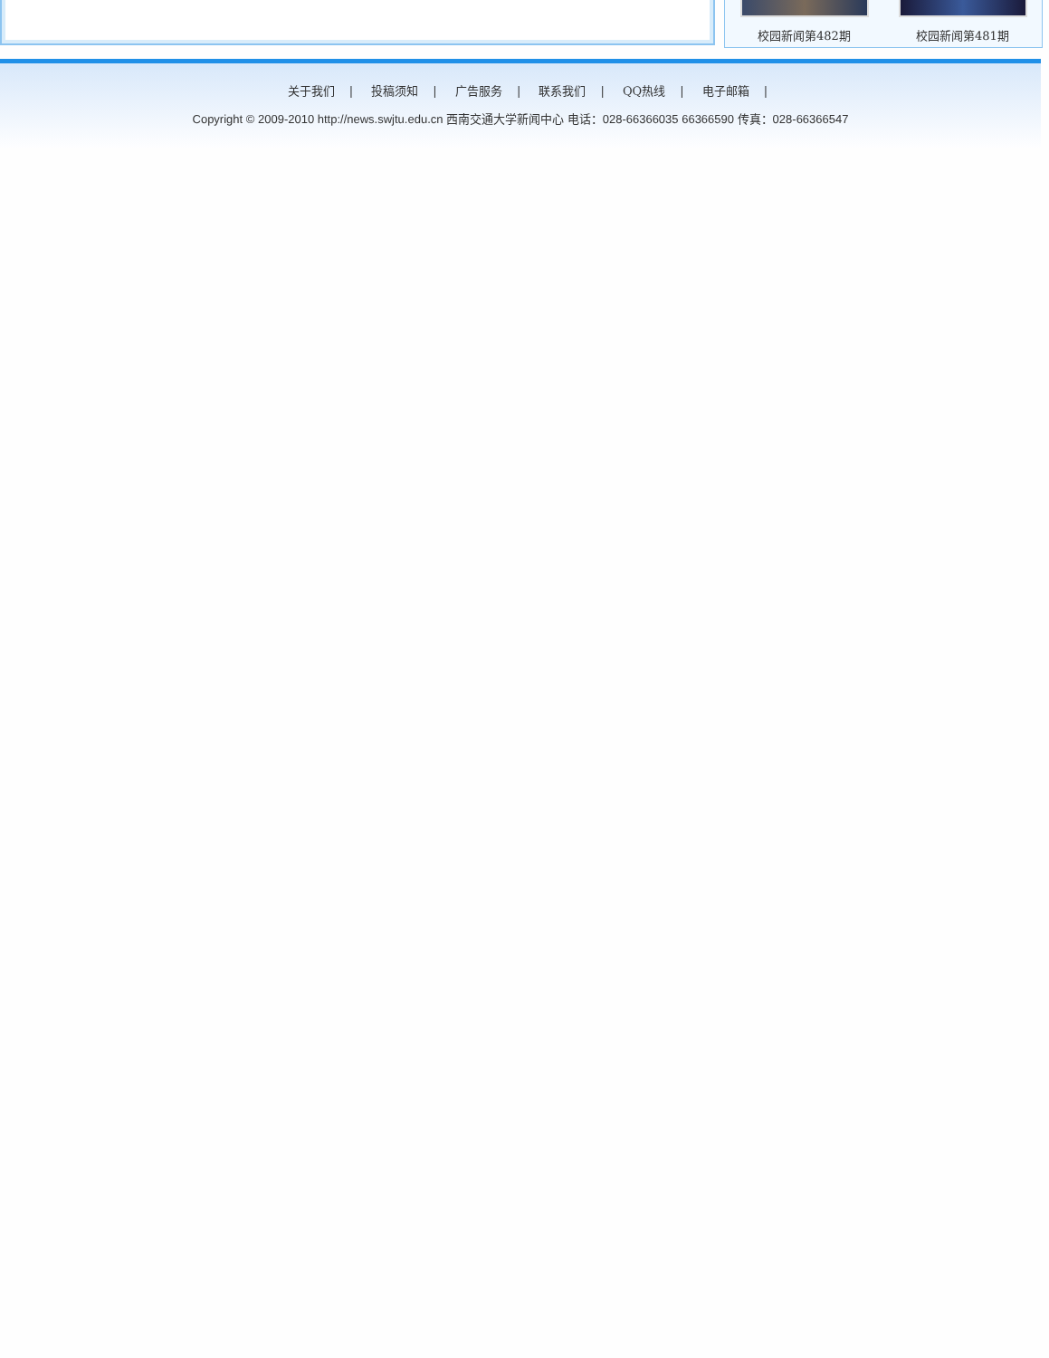校园新闻第482期 校园新闻第481期
关于我们 | 投稿须知 | 广告服务 | 联系我们 | QQ热线 | 电子邮箱 |
Copyright © 2009-2010 http://news.swjtu.edu.cn 西南交通大学新闻中心 电话：028-66366035 66366590 传真：028-66366547